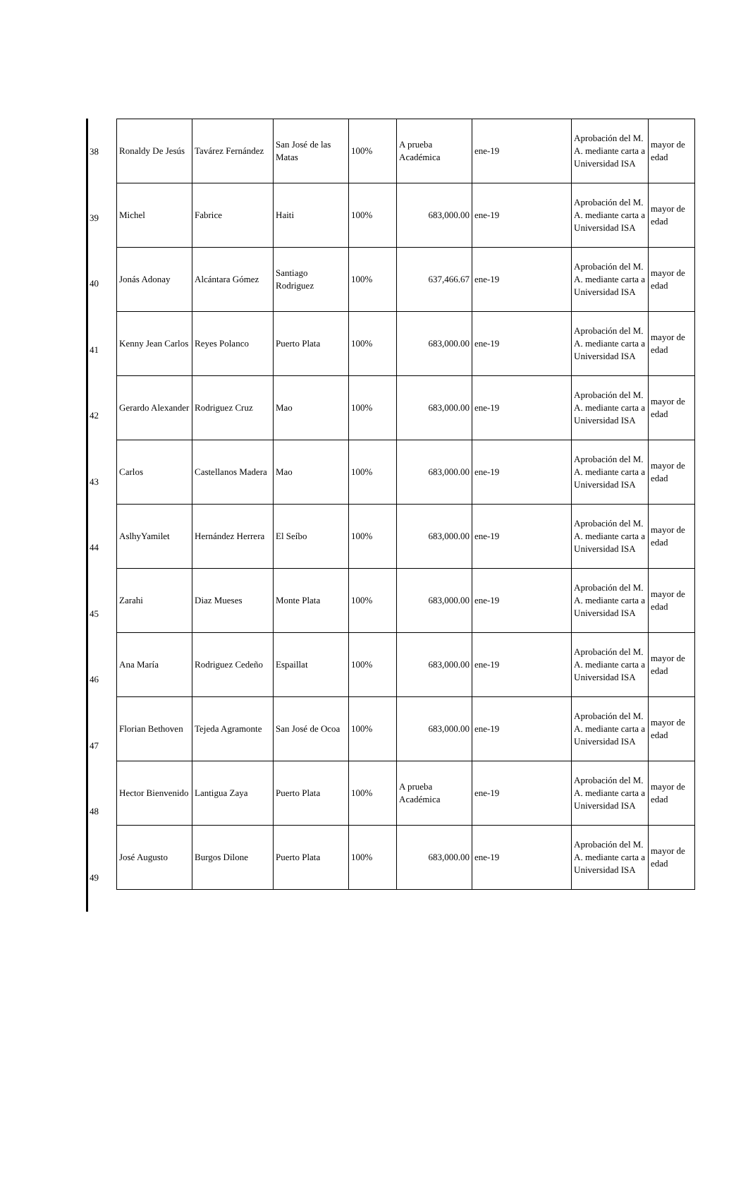| Ronaldy De Jesús | Tavárez Fernández | San José de las Matas | 100% | A prueba Académica | ene-19 | Aprobación del M. A. mediante carta a Universidad ISA | mayor de edad |
| Michel | Fabrice | Haiti | 100% | 683,000.00 | ene-19 | Aprobación del M. A. mediante carta a Universidad ISA | mayor de edad |
| Jonás Adonay | Alcántara Gómez | Santiago Rodriguez | 100% | 637,466.67 | ene-19 | Aprobación del M. A. mediante carta a Universidad ISA | mayor de edad |
| Kenny Jean Carlos | Reyes Polanco | Puerto Plata | 100% | 683,000.00 | ene-19 | Aprobación del M. A. mediante carta a Universidad ISA | mayor de edad |
| Gerardo Alexander | Rodriguez Cruz | Mao | 100% | 683,000.00 | ene-19 | Aprobación del M. A. mediante carta a Universidad ISA | mayor de edad |
| Carlos | Castellanos Madera | Mao | 100% | 683,000.00 | ene-19 | Aprobación del M. A. mediante carta a Universidad ISA | mayor de edad |
| AslhyYamilet | Hernández Herrera | El Seíbo | 100% | 683,000.00 | ene-19 | Aprobación del M. A. mediante carta a Universidad ISA | mayor de edad |
| Zarahi | Diaz Mueses | Monte Plata | 100% | 683,000.00 | ene-19 | Aprobación del M. A. mediante carta a Universidad ISA | mayor de edad |
| Ana María | Rodriguez Cedeño | Espaillat | 100% | 683,000.00 | ene-19 | Aprobación del M. A. mediante carta a Universidad ISA | mayor de edad |
| Florian Bethoven | Tejeda Agramonte | San José de Ocoa | 100% | 683,000.00 | ene-19 | Aprobación del M. A. mediante carta a Universidad ISA | mayor de edad |
| Hector Bienvenido | Lantigua Zaya | Puerto Plata | 100% | A prueba Académica | ene-19 | Aprobación del M. A. mediante carta a Universidad ISA | mayor de edad |
| José Augusto | Burgos Dilone | Puerto Plata | 100% | 683,000.00 | ene-19 | Aprobación del M. A. mediante carta a Universidad ISA | mayor de edad |
38
39
40
41
42
43
44
45
46
47
48
49